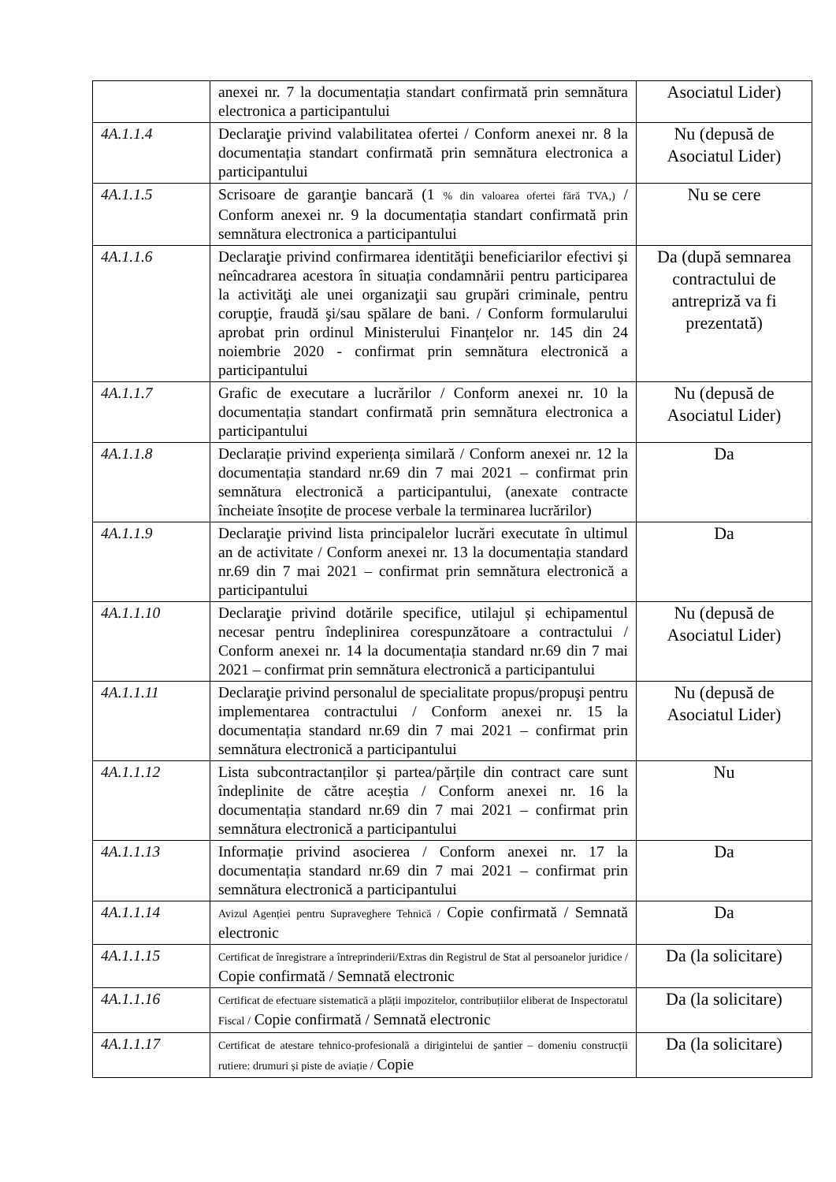| | anexei nr. 7 la documentația standart confirmată prin semnătura electronica a participantului | Asociatul Lider) |
| 4A.1.1.4 | Declaraţie privind valabilitatea ofertei / Conform anexei nr. 8 la documentația standart confirmată prin semnătura electronica a participantului | Nu (depusă de Asociatul Lider) |
| 4A.1.1.5 | Scrisoare de garanţie bancară (1 % din valoarea ofertei fără TVA,) / Conform anexei nr. 9 la documentația standart confirmată prin semnătura electronica a participantului | Nu se cere |
| 4A.1.1.6 | Declaraţie privind confirmarea identităţii beneficiarilor efectivi și neîncadrarea acestora în situația condamnării pentru participarea la activităţi ale unei organizaţii sau grupări criminale, pentru corupţie, fraudă şi/sau spălare de bani. / Conform formularului aprobat prin ordinul Ministerului Finanțelor nr. 145 din 24 noiembrie 2020 - confirmat prin semnătura electronică a participantului | Da (după semnarea contractului de antrepriză va fi prezentată) |
| 4A.1.1.7 | Grafic de executare a lucrărilor / Conform anexei nr. 10 la documentația standart confirmată prin semnătura electronica a participantului | Nu (depusă de Asociatul Lider) |
| 4A.1.1.8 | Declarație privind experiența similară / Conform anexei nr. 12 la documentația standard nr.69 din 7 mai 2021 – confirmat prin semnătura electronică a participantului, (anexate contracte încheiate însoțite de procese verbale la terminarea lucrărilor) | Da |
| 4A.1.1.9 | Declaraţie privind lista principalelor lucrări executate în ultimul an de activitate / Conform anexei nr. 13 la documentația standard nr.69 din 7 mai 2021 – confirmat prin semnătura electronică a participantului | Da |
| 4A.1.1.10 | Declaraţie privind dotările specifice, utilajul și echipamentul necesar pentru îndeplinirea corespunzătoare a contractului / Conform anexei nr. 14 la documentația standard nr.69 din 7 mai 2021 – confirmat prin semnătura electronică a participantului | Nu (depusă de Asociatul Lider) |
| 4A.1.1.11 | Declaraţie privind personalul de specialitate propus/propuşi pentru implementarea contractului / Conform anexei nr. 15 la documentația standard nr.69 din 7 mai 2021 – confirmat prin semnătura electronică a participantului | Nu (depusă de Asociatul Lider) |
| 4A.1.1.12 | Lista subcontractanților și partea/părțile din contract care sunt îndeplinite de către aceștia / Conform anexei nr. 16 la documentația standard nr.69 din 7 mai 2021 – confirmat prin semnătura electronică a participantului | Nu |
| 4A.1.1.13 | Informație privind asocierea / Conform anexei nr. 17 la documentația standard nr.69 din 7 mai 2021 – confirmat prin semnătura electronică a participantului | Da |
| 4A.1.1.14 | Avizul Agenției pentru Supraveghere Tehnică / Copie confirmată / Semnată electronic | Da |
| 4A.1.1.15 | Certificat de înregistrare a întreprinderii/Extras din Registrul de Stat al persoanelor juridice / Copie confirmată / Semnată electronic | Da (la solicitare) |
| 4A.1.1.16 | Certificat de efectuare sistematică a plății impozitelor, contribuțiilor eliberat de Inspectoratul Fiscal / Copie confirmată / Semnată electronic | Da (la solicitare) |
| 4A.1.1.17 | Certificat de atestare tehnico-profesională a dirigintelui de șantier – domeniu construcții rutiere: drumuri și piste de aviație / Copie | Da (la solicitare) |